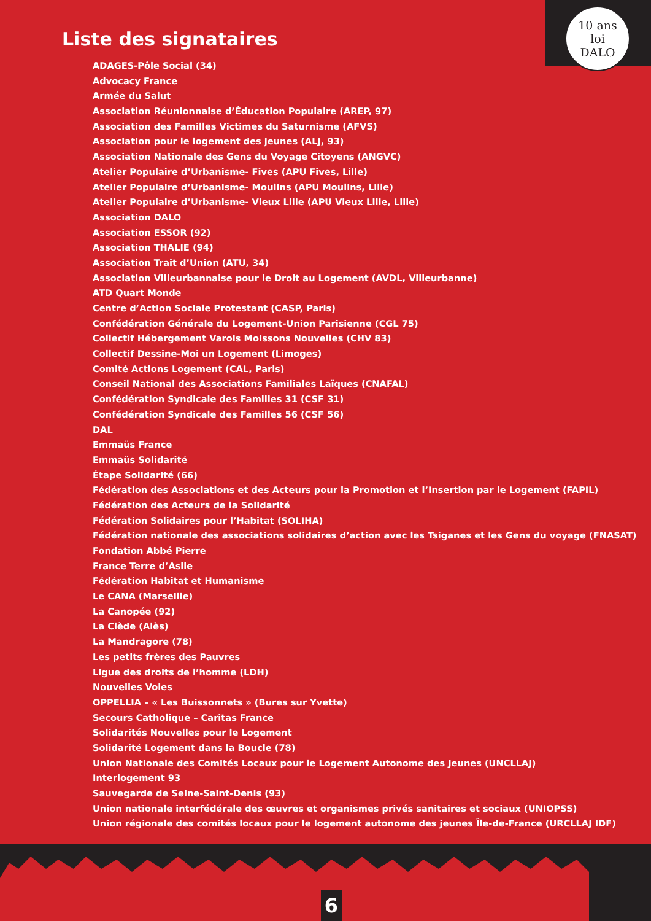10 ans
loi
DALO
Liste des signataires
ADAGES-Pôle Social (34)
Advocacy France
Armée du Salut
Association Réunionnaise d’Éducation Populaire (AREP, 97)
Association des Familles Victimes du Saturnisme (AFVS)
Association pour le logement des jeunes (ALJ, 93)
Association Nationale des Gens du Voyage Citoyens (ANGVC)
Atelier Populaire d’Urbanisme- Fives (APU Fives, Lille)
Atelier Populaire d’Urbanisme- Moulins (APU Moulins, Lille)
Atelier Populaire d’Urbanisme- Vieux Lille (APU Vieux Lille, Lille)
Association DALO
Association ESSOR (92)
Association THALIE (94)
Association Trait d’Union (ATU, 34)
Association Villeurbannaise pour le Droit au Logement (AVDL, Villeurbanne)
ATD Quart Monde
Centre d’Action Sociale Protestant (CASP, Paris)
Confédération Générale du Logement-Union Parisienne (CGL 75)
Collectif Hébergement Varois Moissons Nouvelles (CHV 83)
Collectif Dessine-Moi un Logement (Limoges)
Comité Actions Logement (CAL, Paris)
Conseil National des Associations Familiales Laïques (CNAFAL)
Confédération Syndicale des Familles 31 (CSF 31)
Confédération Syndicale des Familles 56 (CSF 56)
DAL
Emmaüs France
Emmaüs Solidarité
Étape Solidarité (66)
Fédération des Associations et des Acteurs pour la Promotion et l’Insertion par le Logement (FAPIL)
Fédération des Acteurs de la Solidarité
Fédération Solidaires pour l’Habitat (SOLIHA)
Fédération nationale des associations solidaires d’action avec les Tsiganes et les Gens du voyage (FNASAT)
Fondation Abbé Pierre
France Terre d’Asile
Fédération Habitat et Humanisme
Le CANA (Marseille)
La Canopée (92)
La Clède (Alès)
La Mandragore (78)
Les petits frères des Pauvres
Ligue des droits de l’homme (LDH)
Nouvelles Voies
OPPELLIA – « Les Buissonnets » (Bures sur Yvette)
Secours Catholique – Caritas France
Solidarités Nouvelles pour le Logement
Solidarité Logement dans la Boucle (78)
Union Nationale des Comités Locaux pour le Logement Autonome des Jeunes (UNCLLAJ)
Interlogement 93
Sauvegarde de Seine-Saint-Denis (93)
Union nationale interfédérale des œuvres et organismes privés sanitaires et sociaux (UNIOPSS)
Union régionale des comités locaux pour le logement autonome des jeunes Île-de-France (URCLLAJ IDF)
6